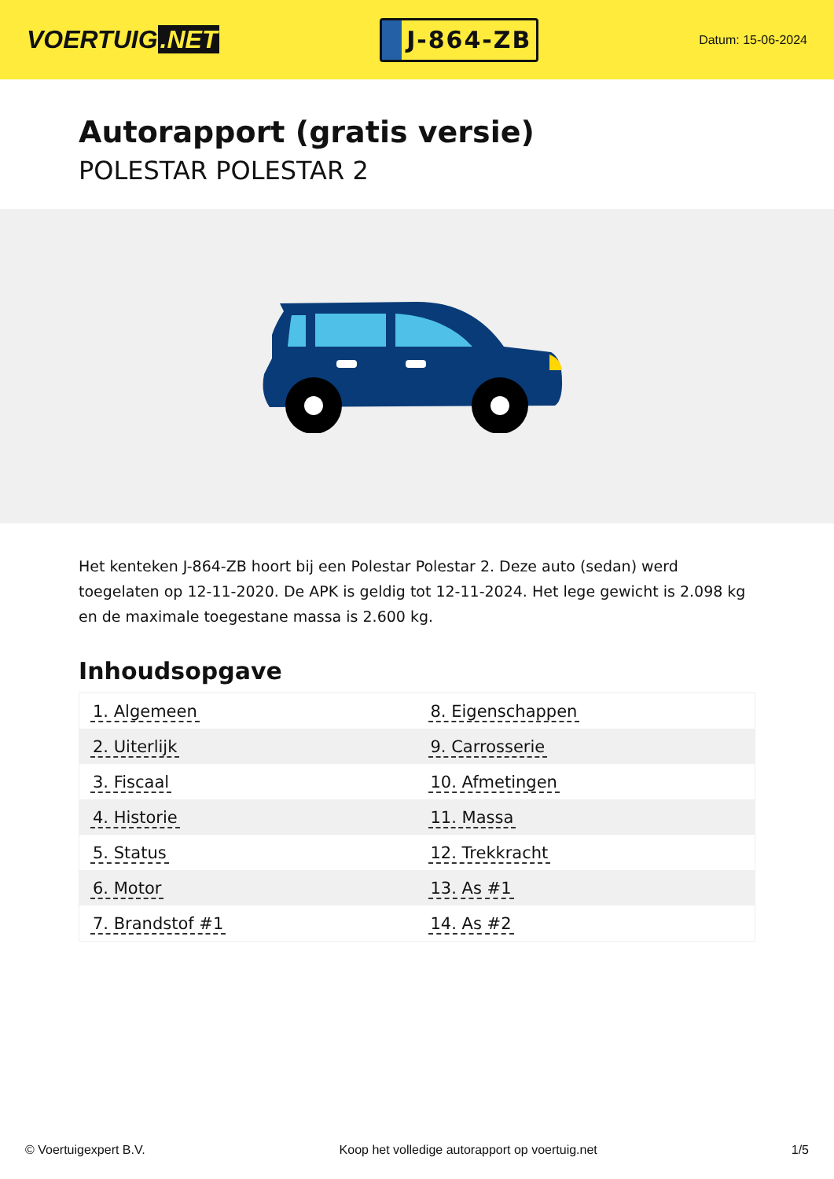VOERTUIG.NET
J-864-ZB
Datum: 15-06-2024
Autorapport (gratis versie)
POLESTAR POLESTAR 2
Het kenteken J-864-ZB hoort bij een Polestar Polestar 2. Deze auto (sedan) werd toegelaten op 12-11-2020. De APK is geldig tot 12-11-2024. Het lege gewicht is 2.098 kg en de maximale toegestane massa is 2.600 kg.
Inhoudsopgave
| 1. Algemeen | 8. Eigenschappen |
| 2. Uiterlijk | 9. Carrosserie |
| 3. Fiscaal | 10. Afmetingen |
| 4. Historie | 11. Massa |
| 5. Status | 12. Trekkracht |
| 6. Motor | 13. As #1 |
| 7. Brandstof #1 | 14. As #2 |
© Voertuigexpert B.V. Koop het volledige autorapport op voertuig.net 1/5